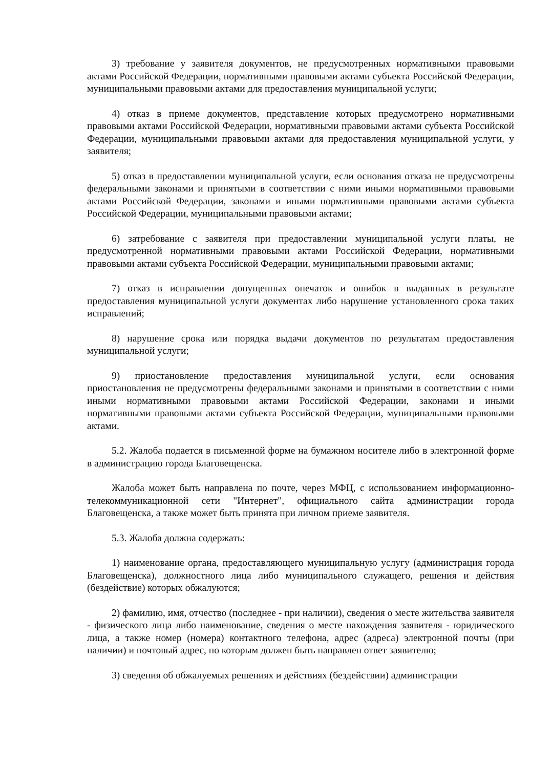3) требование у заявителя документов, не предусмотренных нормативными правовыми актами Российской Федерации, нормативными правовыми актами субъекта Российской Федерации, муниципальными правовыми актами для предоставления муниципальной услуги;
4) отказ в приеме документов, представление которых предусмотрено нормативными правовыми актами Российской Федерации, нормативными правовыми актами субъекта Российской Федерации, муниципальными правовыми актами для предоставления муниципальной услуги, у заявителя;
5) отказ в предоставлении муниципальной услуги, если основания отказа не предусмотрены федеральными законами и принятыми в соответствии с ними иными нормативными правовыми актами Российской Федерации, законами и иными нормативными правовыми актами субъекта Российской Федерации, муниципальными правовыми актами;
6) затребование с заявителя при предоставлении муниципальной услуги платы, не предусмотренной нормативными правовыми актами Российской Федерации, нормативными правовыми актами субъекта Российской Федерации, муниципальными правовыми актами;
7) отказ в исправлении допущенных опечаток и ошибок в выданных в результате предоставления муниципальной услуги документах либо нарушение установленного срока таких исправлений;
8) нарушение срока или порядка выдачи документов по результатам предоставления муниципальной услуги;
9) приостановление предоставления муниципальной услуги, если основания приостановления не предусмотрены федеральными законами и принятыми в соответствии с ними иными нормативными правовыми актами Российской Федерации, законами и иными нормативными правовыми актами субъекта Российской Федерации, муниципальными правовыми актами.
5.2. Жалоба подается в письменной форме на бумажном носителе либо в электронной форме в администрацию города Благовещенска.
Жалоба может быть направлена по почте, через МФЦ, с использованием информационно-телекоммуникационной сети "Интернет", официального сайта администрации города Благовещенска, а также может быть принята при личном приеме заявителя.
5.3. Жалоба должна содержать:
1) наименование органа, предоставляющего муниципальную услугу (администрация города Благовещенска), должностного лица либо муниципального служащего, решения и действия (бездействие) которых обжалуются;
2) фамилию, имя, отчество (последнее - при наличии), сведения о месте жительства заявителя - физического лица либо наименование, сведения о месте нахождения заявителя - юридического лица, а также номер (номера) контактного телефона, адрес (адреса) электронной почты (при наличии) и почтовый адрес, по которым должен быть направлен ответ заявителю;
3) сведения об обжалуемых решениях и действиях (бездействии) администрации